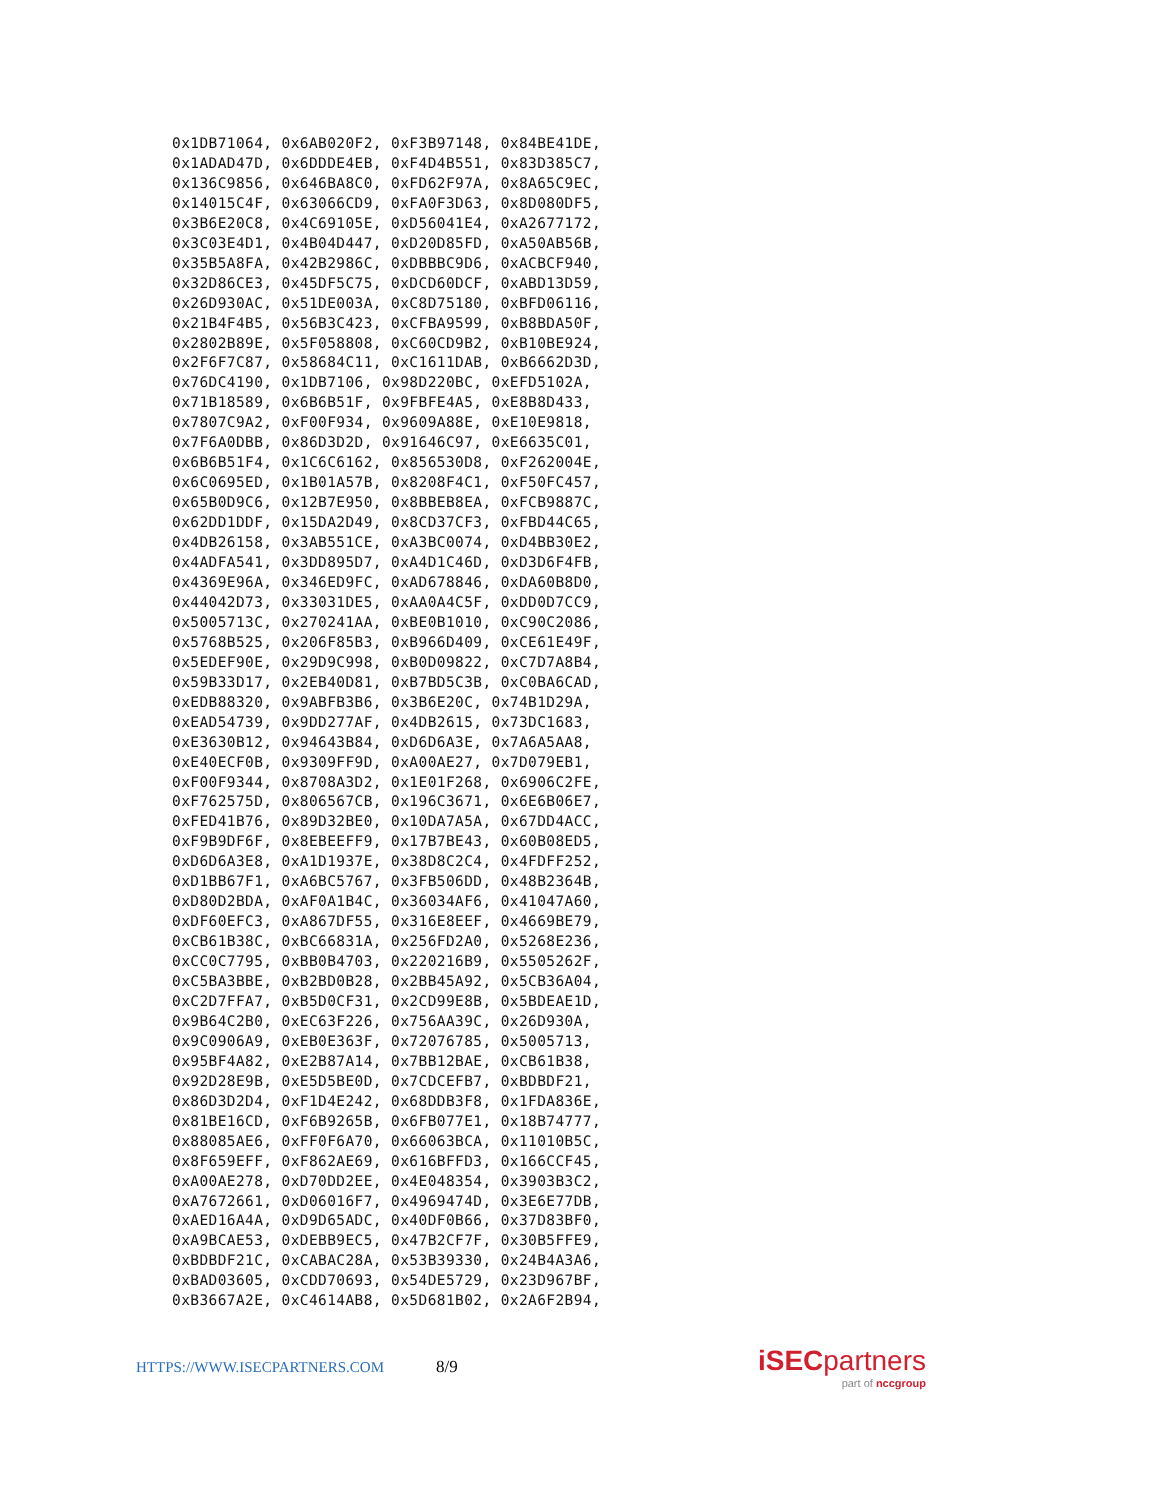0x1DB71064, 0x6AB020F2, 0xF3B97148, 0x84BE41DE,
0x1ADAD47D, 0x6DDDE4EB, 0xF4D4B551, 0x83D385C7,
0x136C9856, 0x646BA8C0, 0xFD62F97A, 0x8A65C9EC,
0x14015C4F, 0x63066CD9, 0xFA0F3D63, 0x8D080DF5,
0x3B6E20C8, 0x4C69105E, 0xD56041E4, 0xA2677172,
0x3C03E4D1, 0x4B04D447, 0xD20D85FD, 0xA50AB56B,
0x35B5A8FA, 0x42B2986C, 0xDBBBC9D6, 0xACBCF940,
0x32D86CE3, 0x45DF5C75, 0xDCD60DCF, 0xABD13D59,
0x26D930AC, 0x51DE003A, 0xC8D75180, 0xBFD06116,
0x21B4F4B5, 0x56B3C423, 0xCFBA9599, 0xB8BDA50F,
0x2802B89E, 0x5F058808, 0xC60CD9B2, 0xB10BE924,
0x2F6F7C87, 0x58684C11, 0xC1611DAB, 0xB6662D3D,
0x76DC4190, 0x1DB7106, 0x98D220BC, 0xEFD5102A,
0x71B18589, 0x6B6B51F, 0x9FBFE4A5, 0xE8B8D433,
0x7807C9A2, 0xF00F934, 0x9609A88E, 0xE10E9818,
0x7F6A0DBB, 0x86D3D2D, 0x91646C97, 0xE6635C01,
0x6B6B51F4, 0x1C6C6162, 0x856530D8, 0xF262004E,
0x6C0695ED, 0x1B01A57B, 0x8208F4C1, 0xF50FC457,
0x65B0D9C6, 0x12B7E950, 0x8BBEB8EA, 0xFCB9887C,
0x62DD1DDF, 0x15DA2D49, 0x8CD37CF3, 0xFBD44C65,
0x4DB26158, 0x3AB551CE, 0xA3BC0074, 0xD4BB30E2,
0x4ADFA541, 0x3DD895D7, 0xA4D1C46D, 0xD3D6F4FB,
0x4369E96A, 0x346ED9FC, 0xAD678846, 0xDA60B8D0,
0x44042D73, 0x33031DE5, 0xAA0A4C5F, 0xDD0D7CC9,
0x5005713C, 0x270241AA, 0xBE0B1010, 0xC90C2086,
0x5768B525, 0x206F85B3, 0xB966D409, 0xCE61E49F,
0x5EDEF90E, 0x29D9C998, 0xB0D09822, 0xC7D7A8B4,
0x59B33D17, 0x2EB40D81, 0xB7BD5C3B, 0xC0BA6CAD,
0xEDB88320, 0x9ABFB3B6, 0x3B6E20C, 0x74B1D29A,
0xEAD54739, 0x9DD277AF, 0x4DB2615, 0x73DC1683,
0xE3630B12, 0x94643B84, 0xD6D6A3E, 0x7A6A5AA8,
0xE40ECF0B, 0x9309FF9D, 0xA00AE27, 0x7D079EB1,
0xF00F9344, 0x8708A3D2, 0x1E01F268, 0x6906C2FE,
0xF762575D, 0x806567CB, 0x196C3671, 0x6E6B06E7,
0xFED41B76, 0x89D32BE0, 0x10DA7A5A, 0x67DD4ACC,
0xF9B9DF6F, 0x8EBEEFF9, 0x17B7BE43, 0x60B08ED5,
0xD6D6A3E8, 0xA1D1937E, 0x38D8C2C4, 0x4FDFF252,
0xD1BB67F1, 0xA6BC5767, 0x3FB506DD, 0x48B2364B,
0xD80D2BDA, 0xAF0A1B4C, 0x36034AF6, 0x41047A60,
0xDF60EFC3, 0xA867DF55, 0x316E8EEF, 0x4669BE79,
0xCB61B38C, 0xBC66831A, 0x256FD2A0, 0x5268E236,
0xCC0C7795, 0xBB0B4703, 0x220216B9, 0x5505262F,
0xC5BA3BBE, 0xB2BD0B28, 0x2BB45A92, 0x5CB36A04,
0xC2D7FFA7, 0xB5D0CF31, 0x2CD99E8B, 0x5BDEAE1D,
0x9B64C2B0, 0xEC63F226, 0x756AA39C, 0x26D930A,
0x9C0906A9, 0xEB0E363F, 0x72076785, 0x5005713,
0x95BF4A82, 0xE2B87A14, 0x7BB12BAE, 0xCB61B38,
0x92D28E9B, 0xE5D5BE0D, 0x7CDCEFB7, 0xBDBDF21,
0x86D3D2D4, 0xF1D4E242, 0x68DDB3F8, 0x1FDA836E,
0x81BE16CD, 0xF6B9265B, 0x6FB077E1, 0x18B74777,
0x88085AE6, 0xFF0F6A70, 0x66063BCA, 0x11010B5C,
0x8F659EFF, 0xF862AE69, 0x616BFFD3, 0x166CCF45,
0xA00AE278, 0xD70DD2EE, 0x4E048354, 0x3903B3C2,
0xA7672661, 0xD06016F7, 0x4969474D, 0x3E6E77DB,
0xAED16A4A, 0xD9D65ADC, 0x40DF0B66, 0x37D83BF0,
0xA9BCAE53, 0xDEBB9EC5, 0x47B2CF7F, 0x30B5FFE9,
0xBDBDF21C, 0xCABAC28A, 0x53B39330, 0x24B4A3A6,
0xBAD03605, 0xCDD70693, 0x54DE5729, 0x23D967BF,
0xB3667A2E, 0xC4614AB8, 0x5D681B02, 0x2A6F2B94,
HTTPS://WWW.ISECPARTNERS.COM 8/9
iSEC partners
part of nccgroup